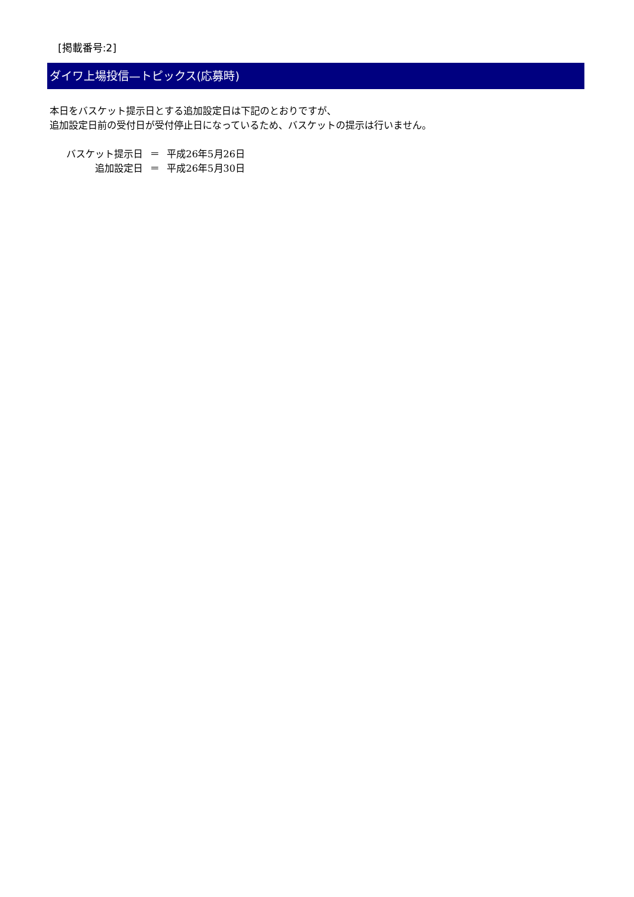[掲載番号:2]
ダイワ上場投信—トピックス(応募時)
本日をバスケット提示日とする追加設定日は下記のとおりですが、
追加設定日前の受付日が受付停止日になっているため、バスケットの提示は行いません。
| バスケット提示日 | ＝ | 平成26年5月26日 |
| 追加設定日 | ＝ | 平成26年5月30日 |